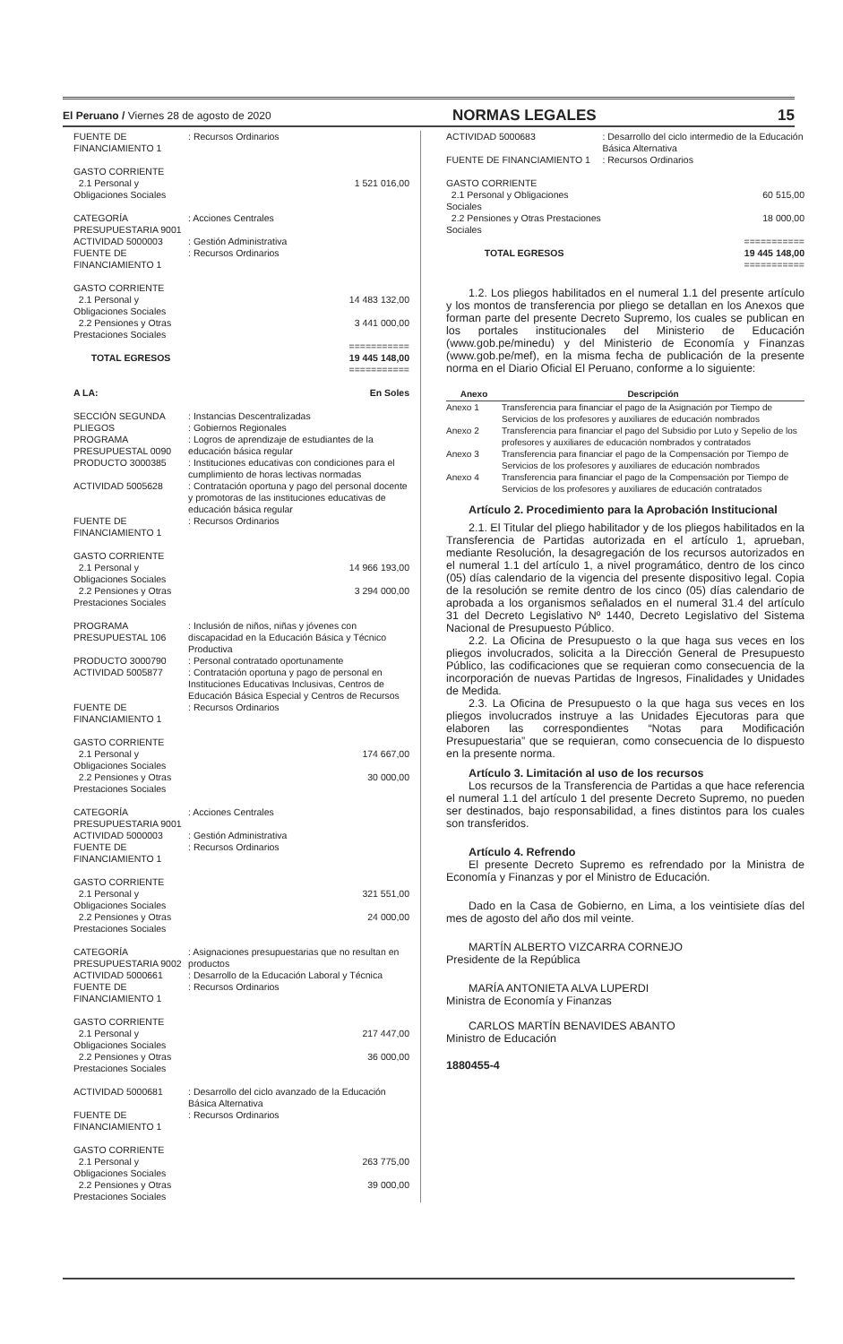El Peruano / Viernes 28 de agosto de 2020 NORMAS LEGALES 15
| FUENTE DE FINANCIAMIENTO 1 | : Recursos Ordinarios | |
| GASTO CORRIENTE | | |
| 2.1 Personal y Obligaciones Sociales | | 1 521 016,00 |
| CATEGORÍA PRESUPUESTARIA 9001 | : Acciones Centrales | |
| ACTIVIDAD 5000003 | : Gestión Administrativa | |
| FUENTE DE FINANCIAMIENTO 1 | : Recursos Ordinarios | |
| GASTO CORRIENTE | | |
| 2.1 Personal y Obligaciones Sociales | | 14 483 132,00 |
| 2.2 Pensiones y Otras Prestaciones Sociales | | 3 441 000,00 |
| =========== | | |
| TOTAL EGRESOS | | 19 445 148,00 |
| =========== | | |
| A LA: | | En Soles |
| SECCIÓN SEGUNDA | : Instancias Descentralizadas | |
| PLIEGOS | : Gobiernos Regionales | |
| PROGRAMA PRESUPUESTAL 0090 | : Logros de aprendizaje de estudiantes de la educación básica regular | |
| PRODUCTO 3000385 | : Instituciones educativas con condiciones para el cumplimiento de horas lectivas normadas | |
| ACTIVIDAD 5005628 | : Contratación oportuna y pago del personal docente y promotoras de las instituciones educativas de educación básica regular | |
| FUENTE DE FINANCIAMIENTO 1 | : Recursos Ordinarios | |
| GASTO CORRIENTE | | |
| 2.1 Personal y Obligaciones Sociales | | 14 966 193,00 |
| 2.2 Pensiones y Otras Prestaciones Sociales | | 3 294 000,00 |
| PROGRAMA PRESUPUESTAL 106 | : Inclusión de niños, niñas y jóvenes con discapacidad en la Educación Básica y Técnico Productiva | |
| PRODUCTO 3000790 | : Personal contratado oportunamente | |
| ACTIVIDAD 5005877 | : Contratación oportuna y pago de personal en Instituciones Educativas Inclusivas, Centros de Educación Básica Especial y Centros de Recursos | |
| FUENTE DE FINANCIAMIENTO 1 | : Recursos Ordinarios | |
| GASTO CORRIENTE | | |
| 2.1 Personal y Obligaciones Sociales | | 174 667,00 |
| 2.2 Pensiones y Otras Prestaciones Sociales | | 30 000,00 |
| CATEGORÍA PRESUPUESTARIA 9001 | : Acciones Centrales | |
| ACTIVIDAD 5000003 | : Gestión Administrativa | |
| FUENTE DE FINANCIAMIENTO 1 | : Recursos Ordinarios | |
| GASTO CORRIENTE | | |
| 2.1 Personal y Obligaciones Sociales | | 321 551,00 |
| 2.2 Pensiones y Otras Prestaciones Sociales | | 24 000,00 |
| CATEGORÍA PRESUPUESTARIA 9002 | : Asignaciones presupuestarias que no resultan en productos | |
| ACTIVIDAD 5000661 | : Desarrollo de la Educación Laboral y Técnica | |
| FUENTE DE FINANCIAMIENTO 1 | : Recursos Ordinarios | |
| GASTO CORRIENTE | | |
| 2.1 Personal y Obligaciones Sociales | | 217 447,00 |
| 2.2 Pensiones y Otras Prestaciones Sociales | | 36 000,00 |
| ACTIVIDAD 5000681 | : Desarrollo del ciclo avanzado de la Educación Básica Alternativa | |
| FUENTE DE FINANCIAMIENTO 1 | : Recursos Ordinarios | |
| GASTO CORRIENTE | | |
| 2.1 Personal y Obligaciones Sociales | | 263 775,00 |
| 2.2 Pensiones y Otras Prestaciones Sociales | | 39 000,00 |
| ACTIVIDAD 5000683 | : Desarrollo del ciclo intermedio de la Educación Básica Alternativa | |
| FUENTE DE FINANCIAMIENTO 1 | : Recursos Ordinarios | |
| GASTO CORRIENTE | | |
| 2.1 Personal y Obligaciones Sociales | | 60 515,00 |
| 2.2 Pensiones y Otras Prestaciones Sociales | | 18 000,00 |
| =========== | | |
| TOTAL EGRESOS | | 19 445 148,00 |
| =========== | | |
1.2. Los pliegos habilitados en el numeral 1.1 del presente artículo y los montos de transferencia por pliego se detallan en los Anexos que forman parte del presente Decreto Supremo, los cuales se publican en los portales institucionales del Ministerio de Educación (www.gob.pe/minedu) y del Ministerio de Economía y Finanzas (www.gob.pe/mef), en la misma fecha de publicación de la presente norma en el Diario Oficial El Peruano, conforme a lo siguiente:
| Anexo | Descripción |
| --- | --- |
| Anexo 1 | Transferencia para financiar el pago de la Asignación por Tiempo de Servicios de los profesores y auxiliares de educación nombrados |
| Anexo 2 | Transferencia para financiar el pago del Subsidio por Luto y Sepelio de los profesores y auxiliares de educación nombrados y contratados |
| Anexo 3 | Transferencia para financiar el pago de la Compensación por Tiempo de Servicios de los profesores y auxiliares de educación nombrados |
| Anexo 4 | Transferencia para financiar el pago de la Compensación por Tiempo de Servicios de los profesores y auxiliares de educación contratados |
Artículo 2. Procedimiento para la Aprobación Institucional
2.1. El Titular del pliego habilitador y de los pliegos habilitados en la Transferencia de Partidas autorizada en el artículo 1, aprueban, mediante Resolución, la desagregación de los recursos autorizados en el numeral 1.1 del artículo 1, a nivel programático, dentro de los cinco (05) días calendario de la vigencia del presente dispositivo legal. Copia de la resolución se remite dentro de los cinco (05) días calendario de aprobada a los organismos señalados en el numeral 31.4 del artículo 31 del Decreto Legislativo Nº 1440, Decreto Legislativo del Sistema Nacional de Presupuesto Público.
2.2. La Oficina de Presupuesto o la que haga sus veces en los pliegos involucrados, solicita a la Dirección General de Presupuesto Público, las codificaciones que se requieran como consecuencia de la incorporación de nuevas Partidas de Ingresos, Finalidades y Unidades de Medida.
2.3. La Oficina de Presupuesto o la que haga sus veces en los pliegos involucrados instruye a las Unidades Ejecutoras para que elaboren las correspondientes “Notas para Modificación Presupuestaria” que se requieran, como consecuencia de lo dispuesto en la presente norma.
Artículo 3. Limitación al uso de los recursos
Los recursos de la Transferencia de Partidas a que hace referencia el numeral 1.1 del artículo 1 del presente Decreto Supremo, no pueden ser destinados, bajo responsabilidad, a fines distintos para los cuales son transferidos.
Artículo 4. Refrendo
El presente Decreto Supremo es refrendado por la Ministra de Economía y Finanzas y por el Ministro de Educación.
Dado en la Casa de Gobierno, en Lima, a los veintisiete días del mes de agosto del año dos mil veinte.
MARTÍN ALBERTO VIZCARRA CORNEJO
Presidente de la República
MARÍA ANTONIETA ALVA LUPERDI
Ministra de Economía y Finanzas
CARLOS MARTÍN BENAVIDES ABANTO
Ministro de Educación
1880455-4